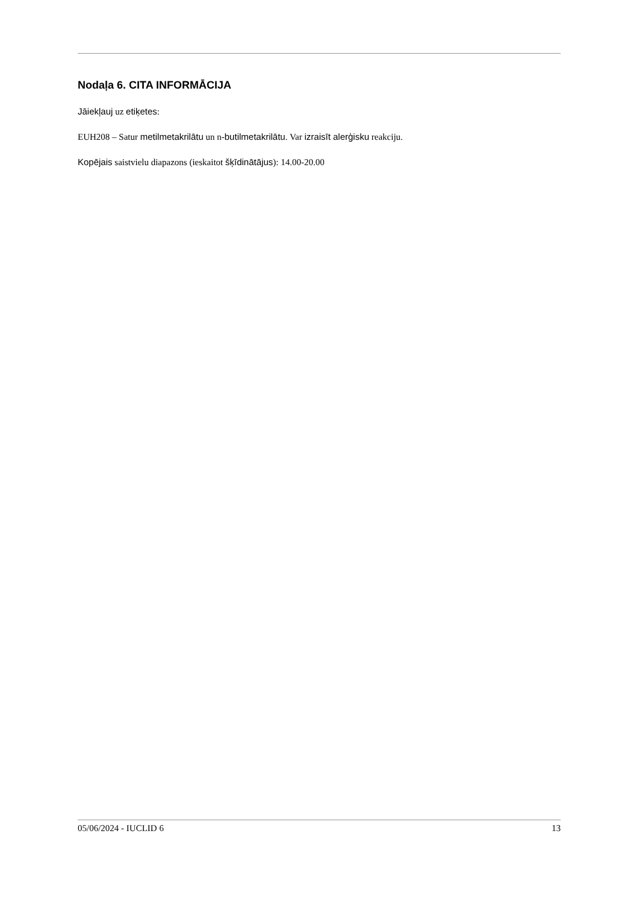Nodaļa 6. CITA INFORMĀCIJA
Jāiekļauj uz etiķetes:
EUH208 – Satur metilmetakrilātu un n-butilmetakrilātu. Var izraisīt alerģisku reakciju.
Kopējais saistvielu diapazons (ieskaitot šķīdinātājus): 14.00-20.00
05/06/2024 - IUCLID 6 13